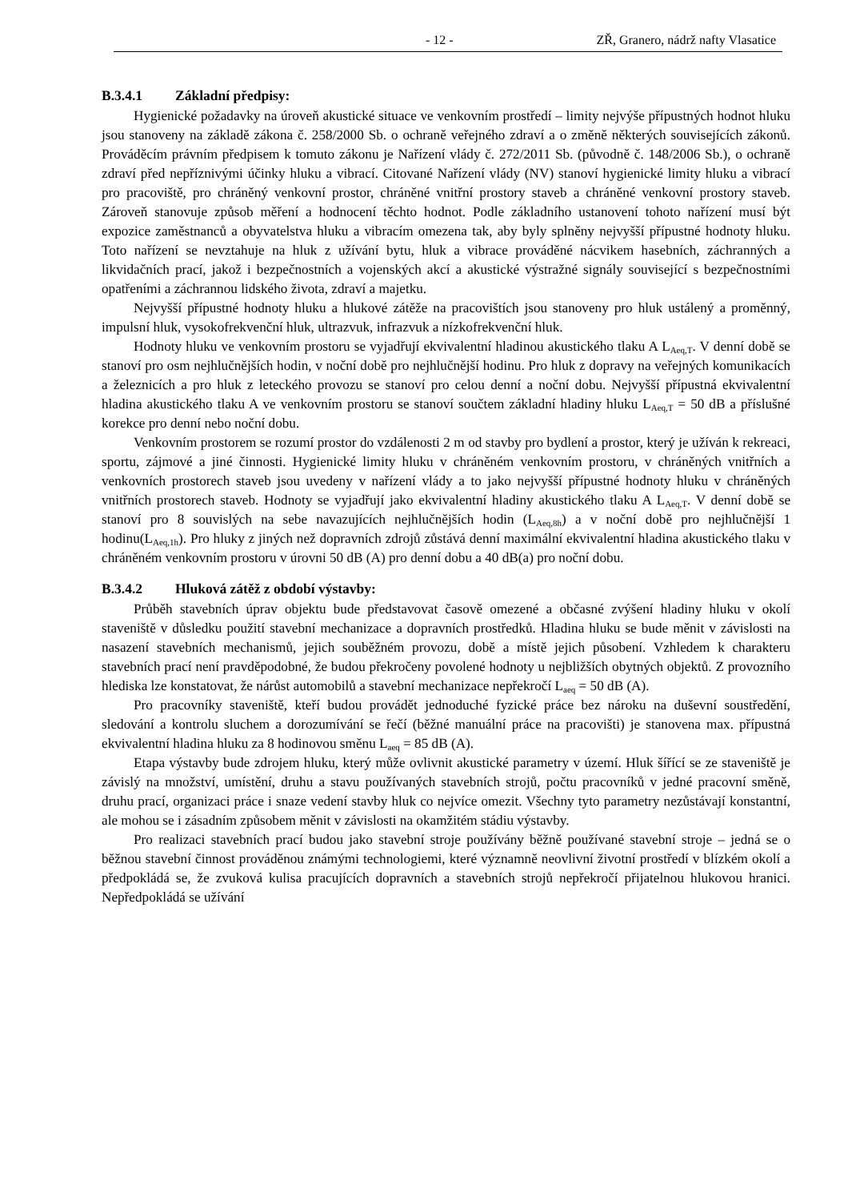- 12 - ZŘ, Granero, nádrž nafty Vlasatice
B.3.4.1 Základní předpisy:
Hygienické požadavky na úroveň akustické situace ve venkovním prostředí – limity nejvýše přípustných hodnot hluku jsou stanoveny na základě zákona č. 258/2000 Sb. o ochraně veřejného zdraví a o změně některých souvisejících zákonů. Prováděcím právním předpisem k tomuto zákonu je Nařízení vlády č. 272/2011 Sb. (původně č. 148/2006 Sb.), o ochraně zdraví před nepříznivými účinky hluku a vibrací. Citované Nařízení vlády (NV) stanoví hygienické limity hluku a vibrací pro pracoviště, pro chráněný venkovní prostor, chráněné vnitřní prostory staveb a chráněné venkovní prostory staveb. Zároveň stanovuje způsob měření a hodnocení těchto hodnot. Podle základního ustanovení tohoto nařízení musí být expozice zaměstnanců a obyvatelstva hluku a vibracím omezena tak, aby byly splněny nejvyšší přípustné hodnoty hluku. Toto nařízení se nevztahuje na hluk z užívání bytu, hluk a vibrace prováděné nácvikem hasebních, záchranných a likvidačních prací, jakož i bezpečnostních a vojenských akcí a akustické výstražné signály související s bezpečnostními opatřeními a záchrannou lidského života, zdraví a majetku.
Nejvyšší přípustné hodnoty hluku a hlukové zátěže na pracovištích jsou stanoveny pro hluk ustálený a proměnný, impulsní hluk, vysokofrekvenční hluk, ultrazvuk, infrazvuk a nízkofrekvenční hluk.
Hodnoty hluku ve venkovním prostoru se vyjadřují ekvivalentní hladinou akustického tlaku A L<sub>Aeq,T</sub>. V denní době se stanoví pro osm nejhlučnějších hodin, v noční době pro nejhlučnější hodinu. Pro hluk z dopravy na veřejných komunikacích a železnicích a pro hluk z leteckého provozu se stanoví pro celou denní a noční dobu. Nejvyšší přípustná ekvivalentní hladina akustického tlaku A ve venkovním prostoru se stanoví součtem základní hladiny hluku L<sub>Aeq,T</sub> = 50 dB a příslušné korekce pro denní nebo noční dobu.
Venkovním prostorem se rozumí prostor do vzdálenosti 2 m od stavby pro bydlení a prostor, který je užíván k rekreaci, sportu, zájmové a jiné činnosti. Hygienické limity hluku v chráněném venkovním prostoru, v chráněných vnitřních a venkovních prostorech staveb jsou uvedeny v nařízení vlády a to jako nejvyšší přípustné hodnoty hluku v chráněných vnitřních prostorech staveb. Hodnoty se vyjadřují jako ekvivalentní hladiny akustického tlaku A L<sub>Aeq,T</sub>. V denní době se stanoví pro 8 souvislých na sebe navazujících nejhlučnějších hodin (L<sub>Aeq,8h</sub>) a v noční době pro nejhlučnější 1 hodinu(L<sub>Aeq,1h</sub>). Pro hluky z jiných než dopravních zdrojů zůstává denní maximální ekvivalentní hladina akustického tlaku v chráněném venkovním prostoru v úrovni 50 dB (A) pro denní dobu a 40 dB(a) pro noční dobu.
B.3.4.2 Hluková zátěž z období výstavby:
Průběh stavebních úprav objektu bude představovat časově omezené a občasné zvýšení hladiny hluku v okolí staveniště v důsledku použití stavební mechanizace a dopravních prostředků. Hladina hluku se bude měnit v závislosti na nasazení stavebních mechanismů, jejich souběžném provozu, době a místě jejich působení. Vzhledem k charakteru stavebních prací není pravděpodobné, že budou překročeny povolené hodnoty u nejbližších obytných objektů. Z provozního hlediska lze konstatovat, že nárůst automobilů a stavební mechanizace nepřekročí L<sub>aeq</sub> = 50 dB (A).
Pro pracovníky staveniště, kteří budou provádět jednoduché fyzické práce bez nároku na duševní soustředění, sledování a kontrolu sluchem a dorozumívání se řečí (běžné manuální práce na pracovišti) je stanovena max. přípustná ekvivalentní hladina hluku za 8 hodinovou směnu L<sub>aeq</sub> = 85 dB (A).
Etapa výstavby bude zdrojem hluku, který může ovlivnit akustické parametry v území. Hluk šířící se ze staveniště je závislý na množství, umístění, druhu a stavu používaných stavebních strojů, počtu pracovníků v jedné pracovní směně, druhu prací, organizaci práce i snaze vedení stavby hluk co nejvíce omezit. Všechny tyto parametry nezůstávají konstantní, ale mohou se i zásadním způsobem měnit v závislosti na okamžitém stádiu výstavby.
Pro realizaci stavebních prací budou jako stavební stroje používány běžně používané stavební stroje – jedná se o běžnou stavební činnost prováděnou známými technologiemi, které významně neovlivní životní prostředí v blízkém okolí a předpokládá se, že zvuková kulisa pracujících dopravních a stavebních strojů nepřekročí přijatelnou hlukovou hranici. Nepředpokládá se užívání